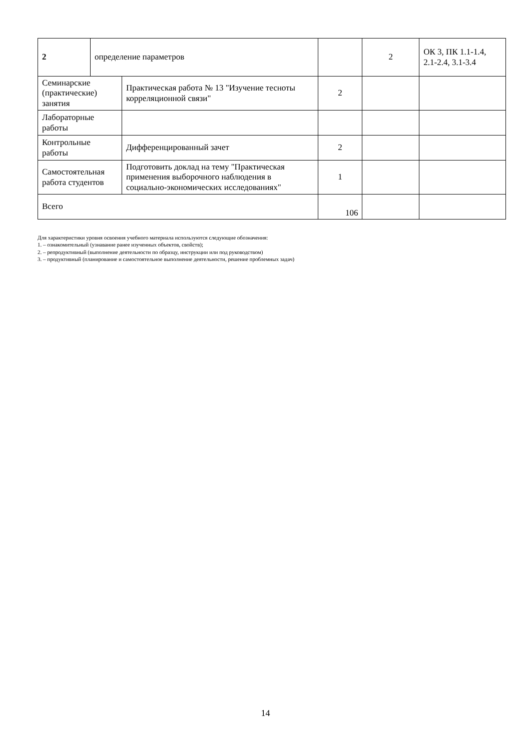| 2 | определение параметров | | | 2 | ОК 3, ПК 1.1-1.4, 2.1-2.4, 3.1-3.4 |
| Семинарские (практические) занятия | | Практическая работа № 13 "Изучение тесноты корреляционной связи" | 2 | | |
| Лабораторные работы | | | | | |
| Контрольные работы | | Дифференцированный зачет | 2 | | |
| Самостоятельная работа студентов | | Подготовить доклад на тему "Практическая применения выборочного наблюдения в социально-экономических исследованиях" | 1 | | |
| Всего | | | 106 | | |
Для характеристики уровня освоения учебного материала используются следующие обозначения:
1. – ознакомительный (узнавание ранее изученных объектов, свойств);
2. – репродуктивный (выполнение деятельности по образцу, инструкции или под руководством)
3. – продуктивный (планирование и самостоятельное выполнение деятельности, решение проблемных задач)
14